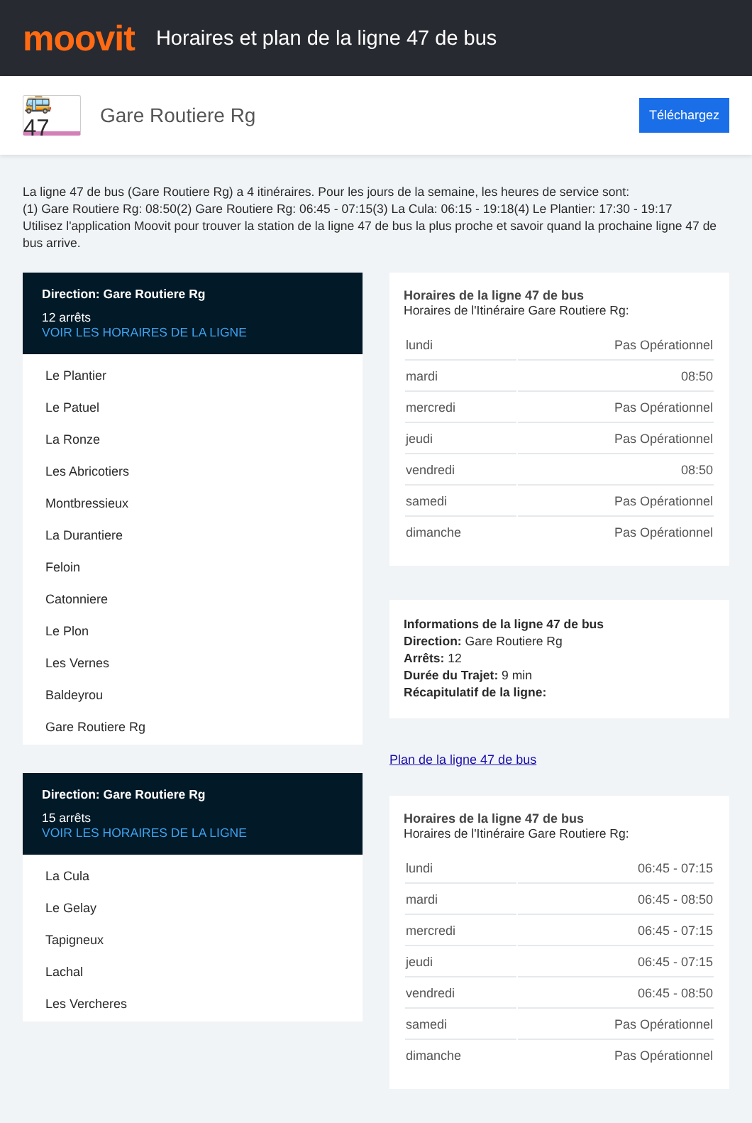moovit
Horaires et plan de la ligne 47 de bus
🚌 47
Gare Routiere Rg
Téléchargez
La ligne 47 de bus (Gare Routiere Rg) a 4 itinéraires. Pour les jours de la semaine, les heures de service sont:
(1) Gare Routiere Rg: 08:50(2) Gare Routiere Rg: 06:45 - 07:15(3) La Cula: 06:15 - 19:18(4) Le Plantier: 17:30 - 19:17
Utilisez l'application Moovit pour trouver la station de la ligne 47 de bus la plus proche et savoir quand la prochaine ligne 47 de bus arrive.
Direction: Gare Routiere Rg
12 arrêts
VOIR LES HORAIRES DE LA LIGNE
Le Plantier
Le Patuel
La Ronze
Les Abricotiers
Montbressieux
La Durantiere
Feloin
Catonniere
Le Plon
Les Vernes
Baldeyrou
Gare Routiere Rg
Direction: Gare Routiere Rg
15 arrêts
VOIR LES HORAIRES DE LA LIGNE
La Cula
Le Gelay
Tapigneux
Lachal
Les Vercheres
Horaires de la ligne 47 de bus
Horaires de l'Itinéraire Gare Routiere Rg:
| lundi | Pas Opérationnel |
| mardi | 08:50 |
| mercredi | Pas Opérationnel |
| jeudi | Pas Opérationnel |
| vendredi | 08:50 |
| samedi | Pas Opérationnel |
| dimanche | Pas Opérationnel |
Informations de la ligne 47 de bus
Direction: Gare Routiere Rg
Arrêts: 12
Durée du Trajet: 9 min
Récapitulatif de la ligne:
Plan de la ligne 47 de bus
Horaires de la ligne 47 de bus
Horaires de l'Itinéraire Gare Routiere Rg:
| lundi | 06:45 - 07:15 |
| mardi | 06:45 - 08:50 |
| mercredi | 06:45 - 07:15 |
| jeudi | 06:45 - 07:15 |
| vendredi | 06:45 - 08:50 |
| samedi | Pas Opérationnel |
| dimanche | Pas Opérationnel |